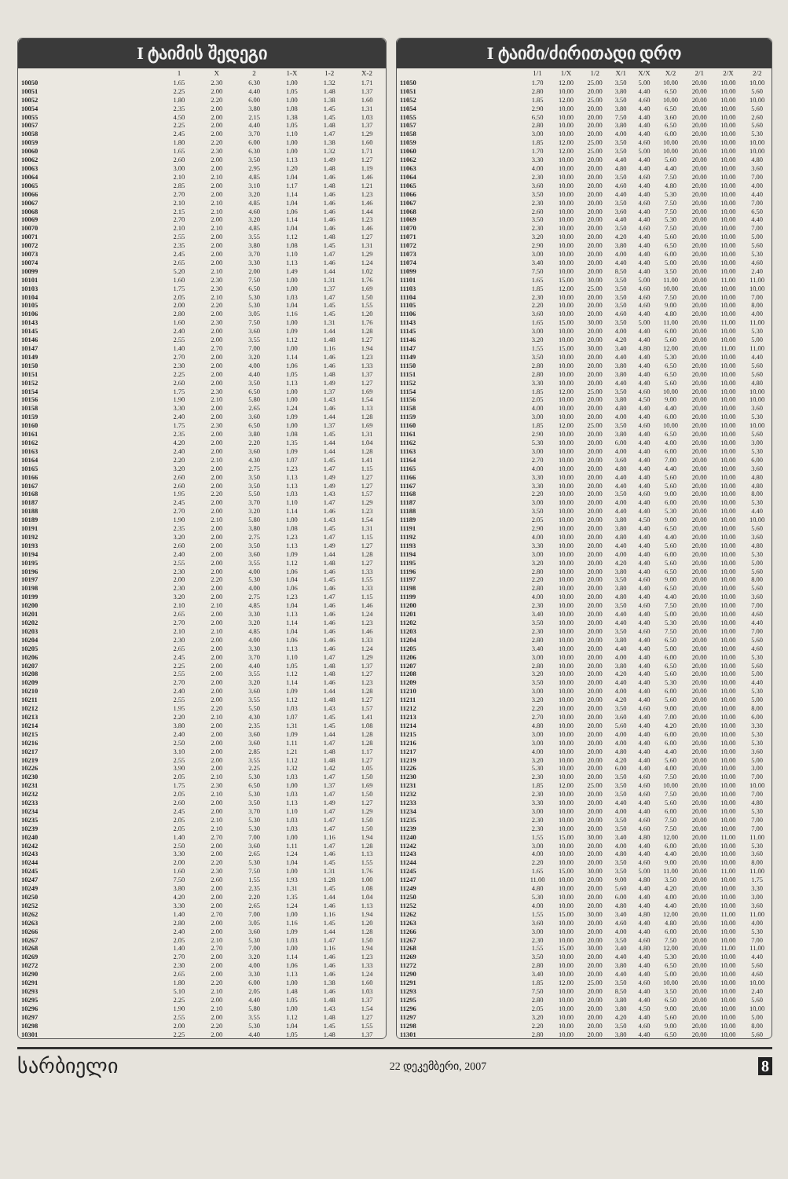I ტაიმის შედეგი
| | | 1 | X | 2 | 1-X | 1-2 | X-2 |
| --- | --- | --- | --- | --- | --- | --- | --- |
| 10050 | | 1.65 | 2.30 | 6.30 | 1.00 | 1.32 | 1.71 |
| 10051 | | 2.25 | 2.00 | 4.40 | 1.05 | 1.48 | 1.37 |
| 10052 | | 1.80 | 2.20 | 6.00 | 1.00 | 1.38 | 1.60 |
| 10054 | | 2.35 | 2.00 | 3.80 | 1.08 | 1.45 | 1.31 |
| 10055 | | 4.50 | 2.00 | 2.15 | 1.38 | 1.45 | 1.03 |
| 10057 | | 2.25 | 2.00 | 4.40 | 1.05 | 1.48 | 1.37 |
| 10058 | | 2.45 | 2.00 | 3.70 | 1.10 | 1.47 | 1.29 |
| 10059 | | 1.80 | 2.20 | 6.00 | 1.00 | 1.38 | 1.60 |
| 10060 | | 1.65 | 2.30 | 6.30 | 1.00 | 1.32 | 1.71 |
| 10062 | | 2.60 | 2.00 | 3.50 | 1.13 | 1.49 | 1.27 |
| 10063 | | 3.00 | 2.00 | 2.95 | 1.20 | 1.48 | 1.19 |
| 10064 | | 2.10 | 2.10 | 4.85 | 1.04 | 1.46 | 1.46 |
| 10065 | | 2.85 | 2.00 | 3.10 | 1.17 | 1.48 | 1.21 |
| 10066 | | 2.70 | 2.00 | 3.20 | 1.14 | 1.46 | 1.23 |
| 10067 | | 2.10 | 2.10 | 4.85 | 1.04 | 1.46 | 1.46 |
| 10068 | | 2.15 | 2.10 | 4.60 | 1.06 | 1.46 | 1.44 |
| 10069 | | 2.70 | 2.00 | 3.20 | 1.14 | 1.46 | 1.23 |
| 10070 | | 2.10 | 2.10 | 4.85 | 1.04 | 1.46 | 1.46 |
| 10071 | | 2.55 | 2.00 | 3.55 | 1.12 | 1.48 | 1.27 |
| 10072 | | 2.35 | 2.00 | 3.80 | 1.08 | 1.45 | 1.31 |
| 10073 | | 2.45 | 2.00 | 3.70 | 1.10 | 1.47 | 1.29 |
| 10074 | | 2.65 | 2.00 | 3.30 | 1.13 | 1.46 | 1.24 |
| 10099 | | 5.20 | 2.10 | 2.00 | 1.49 | 1.44 | 1.02 |
| 10101 | | 1.60 | 2.30 | 7.50 | 1.00 | 1.31 | 1.76 |
| 10103 | | 1.75 | 2.30 | 6.50 | 1.00 | 1.37 | 1.69 |
| 10104 | | 2.05 | 2.10 | 5.30 | 1.03 | 1.47 | 1.50 |
| 10105 | | 2.00 | 2.20 | 5.30 | 1.04 | 1.45 | 1.55 |
| 10106 | | 2.80 | 2.00 | 3.05 | 1.16 | 1.45 | 1.20 |
| 10143 | | 1.60 | 2.30 | 7.50 | 1.00 | 1.31 | 1.76 |
| 10145 | | 2.40 | 2.00 | 3.60 | 1.09 | 1.44 | 1.28 |
| 10146 | | 2.55 | 2.00 | 3.55 | 1.12 | 1.48 | 1.27 |
| 10147 | | 1.40 | 2.70 | 7.00 | 1.00 | 1.16 | 1.94 |
| 10149 | | 2.70 | 2.00 | 3.20 | 1.14 | 1.46 | 1.23 |
| 10150 | | 2.30 | 2.00 | 4.00 | 1.06 | 1.46 | 1.33 |
| 10151 | | 2.25 | 2.00 | 4.40 | 1.05 | 1.48 | 1.37 |
| 10152 | | 2.60 | 2.00 | 3.50 | 1.13 | 1.49 | 1.27 |
| 10154 | | 1.75 | 2.30 | 6.50 | 1.00 | 1.37 | 1.69 |
| 10156 | | 1.90 | 2.10 | 5.80 | 1.00 | 1.43 | 1.54 |
| 10158 | | 3.30 | 2.00 | 2.65 | 1.24 | 1.46 | 1.13 |
| 10159 | | 2.40 | 2.00 | 3.60 | 1.09 | 1.44 | 1.28 |
| 10160 | | 1.75 | 2.30 | 6.50 | 1.00 | 1.37 | 1.69 |
| 10161 | | 2.35 | 2.00 | 3.80 | 1.08 | 1.45 | 1.31 |
| 10162 | | 4.20 | 2.00 | 2.20 | 1.35 | 1.44 | 1.04 |
| 10163 | | 2.40 | 2.00 | 3.60 | 1.09 | 1.44 | 1.28 |
| 10164 | | 2.20 | 2.10 | 4.30 | 1.07 | 1.45 | 1.41 |
| 10165 | | 3.20 | 2.00 | 2.75 | 1.23 | 1.47 | 1.15 |
| 10166 | | 2.60 | 2.00 | 3.50 | 1.13 | 1.49 | 1.27 |
| 10167 | | 2.60 | 2.00 | 3.50 | 1.13 | 1.49 | 1.27 |
| 10168 | | 1.95 | 2.20 | 5.50 | 1.03 | 1.43 | 1.57 |
| 10187 | | 2.45 | 2.00 | 3.70 | 1.10 | 1.47 | 1.29 |
| 10188 | | 2.70 | 2.00 | 3.20 | 1.14 | 1.46 | 1.23 |
| 10189 | | 1.90 | 2.10 | 5.80 | 1.00 | 1.43 | 1.54 |
| 10191 | | 2.35 | 2.00 | 3.80 | 1.08 | 1.45 | 1.31 |
| 10192 | | 3.20 | 2.00 | 2.75 | 1.23 | 1.47 | 1.15 |
| 10193 | | 2.60 | 2.00 | 3.50 | 1.13 | 1.49 | 1.27 |
| 10194 | | 2.40 | 2.00 | 3.60 | 1.09 | 1.44 | 1.28 |
| 10195 | | 2.55 | 2.00 | 3.55 | 1.12 | 1.48 | 1.27 |
| 10196 | | 2.30 | 2.00 | 4.00 | 1.06 | 1.46 | 1.33 |
| 10197 | | 2.00 | 2.20 | 5.30 | 1.04 | 1.45 | 1.55 |
| 10198 | | 2.30 | 2.00 | 4.00 | 1.06 | 1.46 | 1.33 |
| 10199 | | 3.20 | 2.00 | 2.75 | 1.23 | 1.47 | 1.15 |
| 10200 | | 2.10 | 2.10 | 4.85 | 1.04 | 1.46 | 1.46 |
| 10201 | | 2.65 | 2.00 | 3.30 | 1.13 | 1.46 | 1.24 |
| 10202 | | 2.70 | 2.00 | 3.20 | 1.14 | 1.46 | 1.23 |
| 10203 | | 2.10 | 2.10 | 4.85 | 1.04 | 1.46 | 1.46 |
| 10204 | | 2.30 | 2.00 | 4.00 | 1.06 | 1.46 | 1.33 |
| 10205 | | 2.65 | 2.00 | 3.30 | 1.13 | 1.46 | 1.24 |
| 10206 | | 2.45 | 2.00 | 3.70 | 1.10 | 1.47 | 1.29 |
| 10207 | | 2.25 | 2.00 | 4.40 | 1.05 | 1.48 | 1.37 |
| 10208 | | 2.55 | 2.00 | 3.55 | 1.12 | 1.48 | 1.27 |
| 10209 | | 2.70 | 2.00 | 3.20 | 1.14 | 1.46 | 1.23 |
| 10210 | | 2.40 | 2.00 | 3.60 | 1.09 | 1.44 | 1.28 |
| 10211 | | 2.55 | 2.00 | 3.55 | 1.12 | 1.48 | 1.27 |
| 10212 | | 1.95 | 2.20 | 5.50 | 1.03 | 1.43 | 1.57 |
| 10213 | | 2.20 | 2.10 | 4.30 | 1.07 | 1.45 | 1.41 |
| 10214 | | 3.80 | 2.00 | 2.35 | 1.31 | 1.45 | 1.08 |
| 10215 | | 2.40 | 2.00 | 3.60 | 1.09 | 1.44 | 1.28 |
| 10216 | | 2.50 | 2.00 | 3.60 | 1.11 | 1.47 | 1.28 |
| 10217 | | 3.10 | 2.00 | 2.85 | 1.21 | 1.48 | 1.17 |
| 10219 | | 2.55 | 2.00 | 3.55 | 1.12 | 1.48 | 1.27 |
| 10226 | | 3.90 | 2.00 | 2.25 | 1.32 | 1.42 | 1.05 |
| 10230 | | 2.05 | 2.10 | 5.30 | 1.03 | 1.47 | 1.50 |
| 10231 | | 1.75 | 2.30 | 6.50 | 1.00 | 1.37 | 1.69 |
| 10232 | | 2.05 | 2.10 | 5.30 | 1.03 | 1.47 | 1.50 |
| 10233 | | 2.60 | 2.00 | 3.50 | 1.13 | 1.49 | 1.27 |
| 10234 | | 2.45 | 2.00 | 3.70 | 1.10 | 1.47 | 1.29 |
| 10235 | | 2.05 | 2.10 | 5.30 | 1.03 | 1.47 | 1.50 |
| 10239 | | 2.05 | 2.10 | 5.30 | 1.03 | 1.47 | 1.50 |
| 10240 | | 1.40 | 2.70 | 7.00 | 1.00 | 1.16 | 1.94 |
| 10242 | | 2.50 | 2.00 | 3.60 | 1.11 | 1.47 | 1.28 |
| 10243 | | 3.30 | 2.00 | 2.65 | 1.24 | 1.46 | 1.13 |
| 10244 | | 2.00 | 2.20 | 5.30 | 1.04 | 1.45 | 1.55 |
| 10245 | | 1.60 | 2.30 | 7.50 | 1.00 | 1.31 | 1.76 |
| 10247 | | 7.50 | 2.60 | 1.55 | 1.93 | 1.28 | 1.00 |
| 10249 | | 3.80 | 2.00 | 2.35 | 1.31 | 1.45 | 1.08 |
| 10250 | | 4.20 | 2.00 | 2.20 | 1.35 | 1.44 | 1.04 |
| 10252 | | 3.30 | 2.00 | 2.65 | 1.24 | 1.46 | 1.13 |
| 10262 | | 1.40 | 2.70 | 7.00 | 1.00 | 1.16 | 1.94 |
| 10263 | | 2.80 | 2.00 | 3.05 | 1.16 | 1.45 | 1.20 |
| 10266 | | 2.40 | 2.00 | 3.60 | 1.09 | 1.44 | 1.28 |
| 10267 | | 2.05 | 2.10 | 5.30 | 1.03 | 1.47 | 1.50 |
| 10268 | | 1.40 | 2.70 | 7.00 | 1.00 | 1.16 | 1.94 |
| 10269 | | 2.70 | 2.00 | 3.20 | 1.14 | 1.46 | 1.23 |
| 10272 | | 2.30 | 2.00 | 4.00 | 1.06 | 1.46 | 1.33 |
| 10290 | | 2.65 | 2.00 | 3.30 | 1.13 | 1.46 | 1.24 |
| 10291 | | 1.80 | 2.20 | 6.00 | 1.00 | 1.38 | 1.60 |
| 10293 | | 5.10 | 2.10 | 2.05 | 1.48 | 1.46 | 1.03 |
| 10295 | | 2.25 | 2.00 | 4.40 | 1.05 | 1.48 | 1.37 |
| 10296 | | 1.90 | 2.10 | 5.80 | 1.00 | 1.43 | 1.54 |
| 10297 | | 2.55 | 2.00 | 3.55 | 1.12 | 1.48 | 1.27 |
| 10298 | | 2.00 | 2.20 | 5.30 | 1.04 | 1.45 | 1.55 |
| 10301 | | 2.25 | 2.00 | 4.40 | 1.05 | 1.48 | 1.37 |
I ტაიმი/ძირითადი დრო
| | | 1/1 | 1/X | 1/2 | X/1 | X/X | X/2 | 2/1 | 2/X | 2/2 |
| --- | --- | --- | --- | --- | --- | --- | --- | --- | --- | --- |
| 11050 | | 1.70 | 12.00 | 25.00 | 3.50 | 5.00 | 10.00 | 20.00 | 10.00 | 10.00 |
| 11051 | | 2.80 | 10.00 | 20.00 | 3.80 | 4.40 | 6.50 | 20.00 | 10.00 | 5.60 |
| 11052 | | 1.85 | 12.00 | 25.00 | 3.50 | 4.60 | 10.00 | 20.00 | 10.00 | 10.00 |
| 11054 | | 2.90 | 10.00 | 20.00 | 3.80 | 4.40 | 6.50 | 20.00 | 10.00 | 5.60 |
| 11055 | | 6.50 | 10.00 | 20.00 | 7.50 | 4.40 | 3.60 | 20.00 | 10.00 | 2.60 |
| 11057 | | 2.80 | 10.00 | 20.00 | 3.80 | 4.40 | 6.50 | 20.00 | 10.00 | 5.60 |
| 11058 | | 3.00 | 10.00 | 20.00 | 4.00 | 4.40 | 6.00 | 20.00 | 10.00 | 5.30 |
| 11059 | | 1.85 | 12.00 | 25.00 | 3.50 | 4.60 | 10.00 | 20.00 | 10.00 | 10.00 |
| 11060 | | 1.70 | 12.00 | 25.00 | 3.50 | 5.00 | 10.00 | 20.00 | 10.00 | 10.00 |
| 11062 | | 3.30 | 10.00 | 20.00 | 4.40 | 4.40 | 5.60 | 20.00 | 10.00 | 4.80 |
| 11063 | | 4.00 | 10.00 | 20.00 | 4.80 | 4.40 | 4.40 | 20.00 | 10.00 | 3.60 |
| 11064 | | 2.30 | 10.00 | 20.00 | 3.50 | 4.60 | 7.50 | 20.00 | 10.00 | 7.00 |
| 11065 | | 3.60 | 10.00 | 20.00 | 4.60 | 4.40 | 4.80 | 20.00 | 10.00 | 4.00 |
| 11066 | | 3.50 | 10.00 | 20.00 | 4.40 | 4.40 | 5.30 | 20.00 | 10.00 | 4.40 |
| 11067 | | 2.30 | 10.00 | 20.00 | 3.50 | 4.60 | 7.50 | 20.00 | 10.00 | 7.00 |
| 11068 | | 2.60 | 10.00 | 20.00 | 3.60 | 4.40 | 7.50 | 20.00 | 10.00 | 6.50 |
| 11069 | | 3.50 | 10.00 | 20.00 | 4.40 | 4.40 | 5.30 | 20.00 | 10.00 | 4.40 |
| 11070 | | 2.30 | 10.00 | 20.00 | 3.50 | 4.60 | 7.50 | 20.00 | 10.00 | 7.00 |
| 11071 | | 3.20 | 10.00 | 20.00 | 4.20 | 4.40 | 5.60 | 20.00 | 10.00 | 5.00 |
| 11072 | | 2.90 | 10.00 | 20.00 | 3.80 | 4.40 | 6.50 | 20.00 | 10.00 | 5.60 |
| 11073 | | 3.00 | 10.00 | 20.00 | 4.00 | 4.40 | 6.00 | 20.00 | 10.00 | 5.30 |
| 11074 | | 3.40 | 10.00 | 20.00 | 4.40 | 4.40 | 5.00 | 20.00 | 10.00 | 4.60 |
| 11099 | | 7.50 | 10.00 | 20.00 | 8.50 | 4.40 | 3.50 | 20.00 | 10.00 | 2.40 |
| 11101 | | 1.65 | 15.00 | 30.00 | 3.50 | 5.00 | 11.00 | 20.00 | 11.00 | 11.00 |
| 11103 | | 1.85 | 12.00 | 25.00 | 3.50 | 4.60 | 10.00 | 20.00 | 10.00 | 10.00 |
| 11104 | | 2.30 | 10.00 | 20.00 | 3.50 | 4.60 | 7.50 | 20.00 | 10.00 | 7.00 |
| 11105 | | 2.20 | 10.00 | 20.00 | 3.50 | 4.60 | 9.00 | 20.00 | 10.00 | 8.00 |
| 11106 | | 3.60 | 10.00 | 20.00 | 4.60 | 4.40 | 4.80 | 20.00 | 10.00 | 4.00 |
| 11143 | | 1.65 | 15.00 | 30.00 | 3.50 | 5.00 | 11.00 | 20.00 | 11.00 | 11.00 |
| 11145 | | 3.00 | 10.00 | 20.00 | 4.00 | 4.40 | 6.00 | 20.00 | 10.00 | 5.30 |
| 11146 | | 3.20 | 10.00 | 20.00 | 4.20 | 4.40 | 5.60 | 20.00 | 10.00 | 5.00 |
| 11147 | | 1.55 | 15.00 | 30.00 | 3.40 | 4.80 | 12.00 | 20.00 | 11.00 | 11.00 |
| 11149 | | 3.50 | 10.00 | 20.00 | 4.40 | 4.40 | 5.30 | 20.00 | 10.00 | 4.40 |
| 11150 | | 2.80 | 10.00 | 20.00 | 3.80 | 4.40 | 6.50 | 20.00 | 10.00 | 5.60 |
| 11151 | | 2.80 | 10.00 | 20.00 | 3.80 | 4.40 | 6.50 | 20.00 | 10.00 | 5.60 |
| 11152 | | 3.30 | 10.00 | 20.00 | 4.40 | 4.40 | 5.60 | 20.00 | 10.00 | 4.80 |
| 11154 | | 1.85 | 12.00 | 25.00 | 3.50 | 4.60 | 10.00 | 20.00 | 10.00 | 10.00 |
| 11156 | | 2.05 | 10.00 | 20.00 | 3.80 | 4.50 | 9.00 | 20.00 | 10.00 | 10.00 |
| 11158 | | 4.00 | 10.00 | 20.00 | 4.80 | 4.40 | 4.40 | 20.00 | 10.00 | 3.60 |
| 11159 | | 3.00 | 10.00 | 20.00 | 4.00 | 4.40 | 6.00 | 20.00 | 10.00 | 5.30 |
| 11160 | | 1.85 | 12.00 | 25.00 | 3.50 | 4.60 | 10.00 | 20.00 | 10.00 | 10.00 |
| 11161 | | 2.90 | 10.00 | 20.00 | 3.80 | 4.40 | 6.50 | 20.00 | 10.00 | 5.60 |
| 11162 | | 5.30 | 10.00 | 20.00 | 6.00 | 4.40 | 4.00 | 20.00 | 10.00 | 3.00 |
| 11163 | | 3.00 | 10.00 | 20.00 | 4.00 | 4.40 | 6.00 | 20.00 | 10.00 | 5.30 |
| 11164 | | 2.70 | 10.00 | 20.00 | 3.60 | 4.40 | 7.00 | 20.00 | 10.00 | 6.00 |
| 11165 | | 4.00 | 10.00 | 20.00 | 4.80 | 4.40 | 4.40 | 20.00 | 10.00 | 3.60 |
| 11166 | | 3.30 | 10.00 | 20.00 | 4.40 | 4.40 | 5.60 | 20.00 | 10.00 | 4.80 |
| 11167 | | 3.30 | 10.00 | 20.00 | 4.40 | 4.40 | 5.60 | 20.00 | 10.00 | 4.80 |
| 11168 | | 2.20 | 10.00 | 20.00 | 3.50 | 4.60 | 9.00 | 20.00 | 10.00 | 8.00 |
| 11187 | | 3.00 | 10.00 | 20.00 | 4.00 | 4.40 | 6.00 | 20.00 | 10.00 | 5.30 |
| 11188 | | 3.50 | 10.00 | 20.00 | 4.40 | 4.40 | 5.30 | 20.00 | 10.00 | 4.40 |
| 11189 | | 2.05 | 10.00 | 20.00 | 3.80 | 4.50 | 9.00 | 20.00 | 10.00 | 10.00 |
| 11191 | | 2.90 | 10.00 | 20.00 | 3.80 | 4.40 | 6.50 | 20.00 | 10.00 | 5.60 |
| 11192 | | 4.00 | 10.00 | 20.00 | 4.80 | 4.40 | 4.40 | 20.00 | 10.00 | 3.60 |
| 11193 | | 3.30 | 10.00 | 20.00 | 4.40 | 4.40 | 5.60 | 20.00 | 10.00 | 4.80 |
| 11194 | | 3.00 | 10.00 | 20.00 | 4.00 | 4.40 | 6.00 | 20.00 | 10.00 | 5.30 |
| 11195 | | 3.20 | 10.00 | 20.00 | 4.20 | 4.40 | 5.60 | 20.00 | 10.00 | 5.00 |
| 11196 | | 2.80 | 10.00 | 20.00 | 3.80 | 4.40 | 6.50 | 20.00 | 10.00 | 5.60 |
| 11197 | | 2.20 | 10.00 | 20.00 | 3.50 | 4.60 | 9.00 | 20.00 | 10.00 | 8.00 |
| 11198 | | 2.80 | 10.00 | 20.00 | 3.80 | 4.40 | 6.50 | 20.00 | 10.00 | 5.60 |
| 11199 | | 4.00 | 10.00 | 20.00 | 4.80 | 4.40 | 4.40 | 20.00 | 10.00 | 3.60 |
| 11200 | | 2.30 | 10.00 | 20.00 | 3.50 | 4.60 | 7.50 | 20.00 | 10.00 | 7.00 |
| 11201 | | 3.40 | 10.00 | 20.00 | 4.40 | 4.40 | 5.00 | 20.00 | 10.00 | 4.60 |
| 11202 | | 3.50 | 10.00 | 20.00 | 4.40 | 4.40 | 5.30 | 20.00 | 10.00 | 4.40 |
| 11203 | | 2.30 | 10.00 | 20.00 | 3.50 | 4.60 | 7.50 | 20.00 | 10.00 | 7.00 |
| 11204 | | 2.80 | 10.00 | 20.00 | 3.80 | 4.40 | 6.50 | 20.00 | 10.00 | 5.60 |
| 11205 | | 3.40 | 10.00 | 20.00 | 4.40 | 4.40 | 5.00 | 20.00 | 10.00 | 4.60 |
| 11206 | | 3.00 | 10.00 | 20.00 | 4.00 | 4.40 | 6.00 | 20.00 | 10.00 | 5.30 |
| 11207 | | 2.80 | 10.00 | 20.00 | 3.80 | 4.40 | 6.50 | 20.00 | 10.00 | 5.60 |
| 11208 | | 3.20 | 10.00 | 20.00 | 4.20 | 4.40 | 5.60 | 20.00 | 10.00 | 5.00 |
| 11209 | | 3.50 | 10.00 | 20.00 | 4.40 | 4.40 | 5.30 | 20.00 | 10.00 | 4.40 |
| 11210 | | 3.00 | 10.00 | 20.00 | 4.00 | 4.40 | 6.00 | 20.00 | 10.00 | 5.30 |
| 11211 | | 3.20 | 10.00 | 20.00 | 4.20 | 4.40 | 5.60 | 20.00 | 10.00 | 5.00 |
| 11212 | | 2.20 | 10.00 | 20.00 | 3.50 | 4.60 | 9.00 | 20.00 | 10.00 | 8.00 |
| 11213 | | 2.70 | 10.00 | 20.00 | 3.60 | 4.40 | 7.00 | 20.00 | 10.00 | 6.00 |
| 11214 | | 4.80 | 10.00 | 20.00 | 5.60 | 4.40 | 4.20 | 20.00 | 10.00 | 3.30 |
| 11215 | | 3.00 | 10.00 | 20.00 | 4.00 | 4.40 | 6.00 | 20.00 | 10.00 | 5.30 |
| 11216 | | 3.00 | 10.00 | 20.00 | 4.00 | 4.40 | 6.00 | 20.00 | 10.00 | 5.30 |
| 11217 | | 4.00 | 10.00 | 20.00 | 4.80 | 4.40 | 4.40 | 20.00 | 10.00 | 3.60 |
| 11219 | | 3.20 | 10.00 | 20.00 | 4.20 | 4.40 | 5.60 | 20.00 | 10.00 | 5.00 |
| 11226 | | 5.30 | 10.00 | 20.00 | 6.00 | 4.40 | 4.00 | 20.00 | 10.00 | 3.00 |
| 11230 | | 2.30 | 10.00 | 20.00 | 3.50 | 4.60 | 7.50 | 20.00 | 10.00 | 7.00 |
| 11231 | | 1.85 | 12.00 | 25.00 | 3.50 | 4.60 | 10.00 | 20.00 | 10.00 | 10.00 |
| 11232 | | 2.30 | 10.00 | 20.00 | 3.50 | 4.60 | 7.50 | 20.00 | 10.00 | 7.00 |
| 11233 | | 3.30 | 10.00 | 20.00 | 4.40 | 4.40 | 5.60 | 20.00 | 10.00 | 4.80 |
| 11234 | | 3.00 | 10.00 | 20.00 | 4.00 | 4.40 | 6.00 | 20.00 | 10.00 | 5.30 |
| 11235 | | 2.30 | 10.00 | 20.00 | 3.50 | 4.60 | 7.50 | 20.00 | 10.00 | 7.00 |
| 11239 | | 2.30 | 10.00 | 20.00 | 3.50 | 4.60 | 7.50 | 20.00 | 10.00 | 7.00 |
| 11240 | | 1.55 | 15.00 | 30.00 | 3.40 | 4.80 | 12.00 | 20.00 | 11.00 | 11.00 |
| 11242 | | 3.00 | 10.00 | 20.00 | 4.00 | 4.40 | 6.00 | 20.00 | 10.00 | 5.30 |
| 11243 | | 4.00 | 10.00 | 20.00 | 4.80 | 4.40 | 4.40 | 20.00 | 10.00 | 3.60 |
| 11244 | | 2.20 | 10.00 | 20.00 | 3.50 | 4.60 | 9.00 | 20.00 | 10.00 | 8.00 |
| 11245 | | 1.65 | 15.00 | 30.00 | 3.50 | 5.00 | 11.00 | 20.00 | 11.00 | 11.00 |
| 11247 | | 11.00 | 10.00 | 20.00 | 9.00 | 4.80 | 3.50 | 20.00 | 10.00 | 1.75 |
| 11249 | | 4.80 | 10.00 | 20.00 | 5.60 | 4.40 | 4.20 | 20.00 | 10.00 | 3.30 |
| 11250 | | 5.30 | 10.00 | 20.00 | 6.00 | 4.40 | 4.00 | 20.00 | 10.00 | 3.00 |
| 11252 | | 4.00 | 10.00 | 20.00 | 4.80 | 4.40 | 4.40 | 20.00 | 10.00 | 3.60 |
| 11262 | | 1.55 | 15.00 | 30.00 | 3.40 | 4.80 | 12.00 | 20.00 | 11.00 | 11.00 |
| 11263 | | 3.60 | 10.00 | 20.00 | 4.60 | 4.40 | 4.80 | 20.00 | 10.00 | 4.00 |
| 11266 | | 3.00 | 10.00 | 20.00 | 4.00 | 4.40 | 6.00 | 20.00 | 10.00 | 5.30 |
| 11267 | | 2.30 | 10.00 | 20.00 | 3.50 | 4.60 | 7.50 | 20.00 | 10.00 | 7.00 |
| 11268 | | 1.55 | 15.00 | 30.00 | 3.40 | 4.80 | 12.00 | 20.00 | 11.00 | 11.00 |
| 11269 | | 3.50 | 10.00 | 20.00 | 4.40 | 4.40 | 5.30 | 20.00 | 10.00 | 4.40 |
| 11272 | | 2.80 | 10.00 | 20.00 | 3.80 | 4.40 | 6.50 | 20.00 | 10.00 | 5.60 |
| 11290 | | 3.40 | 10.00 | 20.00 | 4.40 | 4.40 | 5.00 | 20.00 | 10.00 | 4.60 |
| 11291 | | 1.85 | 12.00 | 25.00 | 3.50 | 4.60 | 10.00 | 20.00 | 10.00 | 10.00 |
| 11293 | | 7.50 | 10.00 | 20.00 | 8.50 | 4.40 | 3.50 | 20.00 | 10.00 | 2.40 |
| 11295 | | 2.80 | 10.00 | 20.00 | 3.80 | 4.40 | 6.50 | 20.00 | 10.00 | 5.60 |
| 11296 | | 2.05 | 10.00 | 20.00 | 3.80 | 4.50 | 9.00 | 20.00 | 10.00 | 10.00 |
| 11297 | | 3.20 | 10.00 | 20.00 | 4.20 | 4.40 | 5.60 | 20.00 | 10.00 | 5.00 |
| 11298 | | 2.20 | 10.00 | 20.00 | 3.50 | 4.60 | 9.00 | 20.00 | 10.00 | 8.00 |
| 11301 | | 2.80 | 10.00 | 20.00 | 3.80 | 4.40 | 6.50 | 20.00 | 10.00 | 5.60 |
სარბიელი 22 დეკემბერი, 2007 8